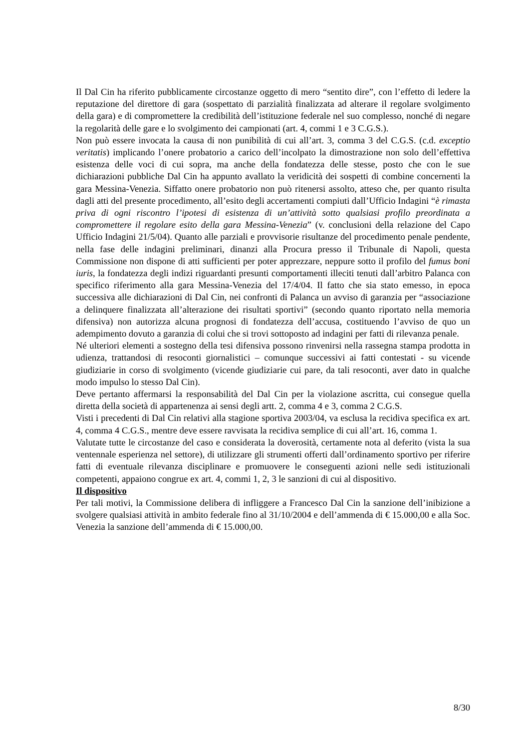Il Dal Cin ha riferito pubblicamente circostanze oggetto di mero “sentito dire”, con l’effetto di ledere la reputazione del direttore di gara (sospettato di parzialità finalizzata ad alterare il regolare svolgimento della gara) e di compromettere la credibilità dell’istituzione federale nel suo complesso, nonché di negare la regolarità delle gare e lo svolgimento dei campionati (art. 4, commi 1 e 3 C.G.S.).
Non può essere invocata la causa di non punibilità di cui all’art. 3, comma 3 del C.G.S. (c.d. exceptio veritatis) implicando l’onere probatorio a carico dell’incolpato la dimostrazione non solo dell’effettiva esistenza delle voci di cui sopra, ma anche della fondatezza delle stesse, posto che con le sue dichiarazioni pubbliche Dal Cin ha appunto avallato la veridicità dei sospetti di combine concernenti la gara Messina-Venezia. Siffatto onere probatorio non può ritenersi assolto, atteso che, per quanto risulta dagli atti del presente procedimento, all’esito degli accertamenti compiuti dall’Ufficio Indagini “è rimasta priva di ogni riscontro l’ipotesi di esistenza di un’attività sotto qualsiasi profilo preordinata a compromettere il regolare esito della gara Messina-Venezia” (v. conclusioni della relazione del Capo Ufficio Indagini 21/5/04). Quanto alle parziali e provvisorie risultanze del procedimento penale pendente, nella fase delle indagini preliminari, dinanzi alla Procura presso il Tribunale di Napoli, questa Commissione non dispone di atti sufficienti per poter apprezzare, neppure sotto il profilo del fumus boni iuris, la fondatezza degli indizi riguardanti presunti comportamenti illeciti tenuti dall’arbitro Palanca con specifico riferimento alla gara Messina-Venezia del 17/4/04. Il fatto che sia stato emesso, in epoca successiva alle dichiarazioni di Dal Cin, nei confronti di Palanca un avviso di garanzia per “associazione a delinquere finalizzata all’alterazione dei risultati sportivi” (secondo quanto riportato nella memoria difensiva) non autorizza alcuna prognosi di fondatezza dell’accusa, costituendo l’avviso de quo un adempimento dovuto a garanzia di colui che si trovi sottoposto ad indagini per fatti di rilevanza penale.
Né ulteriori elementi a sostegno della tesi difensiva possono rinvenirsi nella rassegna stampa prodotta in udienza, trattandosi di resoconti giornalistici – comunque successivi ai fatti contestati - su vicende giudiziarie in corso di svolgimento (vicende giudiziarie cui pare, da tali resoconti, aver dato in qualche modo impulso lo stesso Dal Cin).
Deve pertanto affermarsi la responsabilità del Dal Cin per la violazione ascritta, cui consegue quella diretta della società di appartenenza ai sensi degli artt. 2, comma 4 e 3, comma 2 C.G.S.
Visti i precedenti di Dal Cin relativi alla stagione sportiva 2003/04, va esclusa la recidiva specifica ex art. 4, comma 4 C.G.S., mentre deve essere ravvisata la recidiva semplice di cui all’art. 16, comma 1.
Valutate tutte le circostanze del caso e considerata la doverosità, certamente nota al deferito (vista la sua ventennale esperienza nel settore), di utilizzare gli strumenti offerti dall’ordinamento sportivo per riferire fatti di eventuale rilevanza disciplinare e promuovere le conseguenti azioni nelle sedi istituzionali competenti, appaiono congrue ex art. 4, commi 1, 2, 3 le sanzioni di cui al dispositivo.
Il dispositivo
Per tali motivi, la Commissione delibera di infliggere a Francesco Dal Cin la sanzione dell’inibizione a svolgere qualsiasi attività in ambito federale fino al 31/10/2004 e dell’ammenda di € 15.000,00 e alla Soc. Venezia la sanzione dell’ammenda di € 15.000,00.
8/30